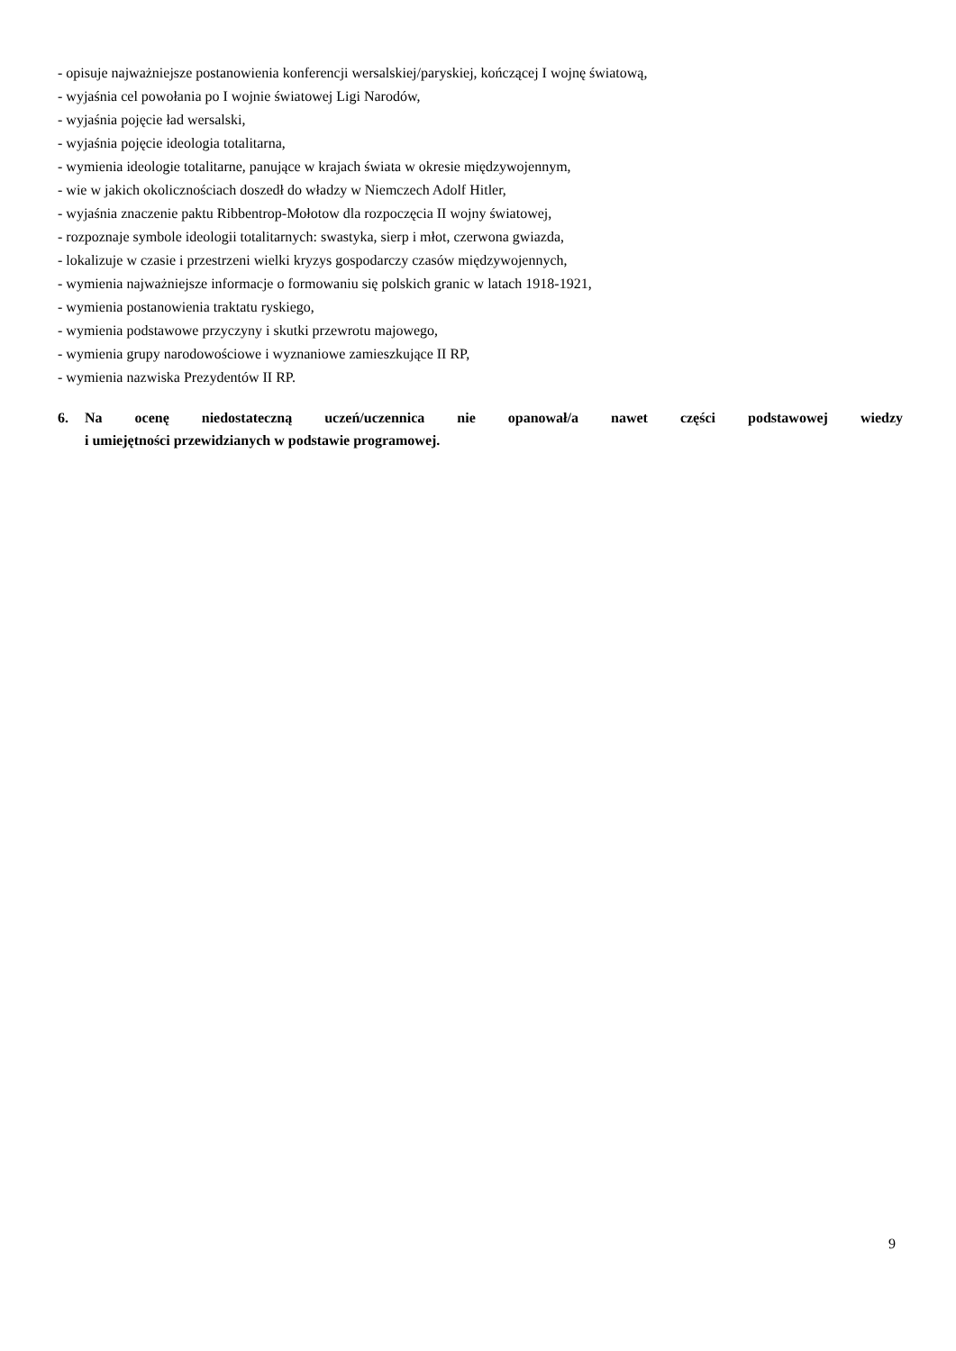- opisuje najważniejsze postanowienia konferencji wersalskiej/paryskiej, kończącej I wojnę światową,
- wyjaśnia cel powołania po I wojnie światowej Ligi Narodów,
- wyjaśnia pojęcie ład wersalski,
- wyjaśnia pojęcie ideologia totalitarna,
- wymienia ideologie totalitarne, panujące w krajach świata w okresie międzywojennym,
- wie w jakich okolicznościach doszedł do władzy w Niemczech Adolf Hitler,
- wyjaśnia znaczenie paktu Ribbentrop-Mołotow dla rozpoczęcia II wojny światowej,
- rozpoznaje symbole ideologii totalitarnych: swastyka, sierp i młot, czerwona gwiazda,
- lokalizuje w czasie i przestrzeni wielki kryzys gospodarczy czasów międzywojennych,
- wymienia najważniejsze informacje o formowaniu się polskich granic w latach 1918-1921,
- wymienia postanowienia traktatu ryskiego,
- wymienia podstawowe przyczyny i skutki przewrotu majowego,
- wymienia grupy narodowościowe i wyznaniowe zamieszkujące II RP,
- wymienia nazwiska Prezydentów II RP.
6. Na ocenę niedostateczną uczeń/uczennica nie opanował/a nawet części podstawowej wiedzy
i umiejętności przewidzianych w podstawie programowej.
9